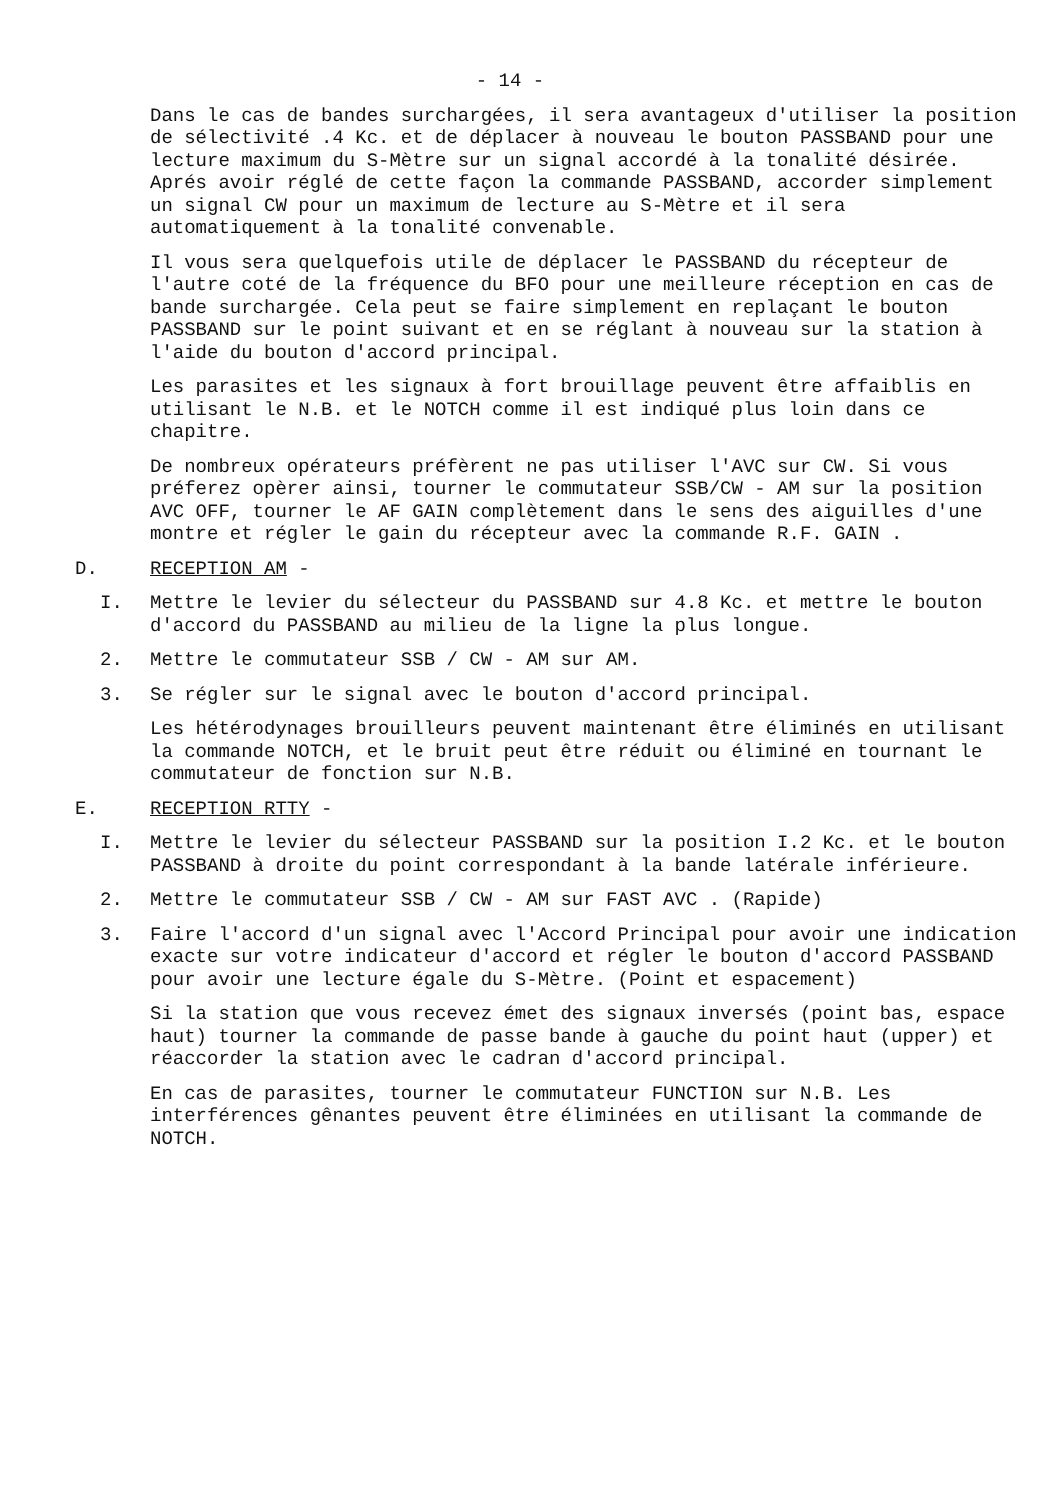- 14 -
Dans le cas de bandes surchargées, il sera avantageux d'utiliser la position de sélectivité .4 Kc. et de déplacer à nouveau le bouton PASSBAND pour une lecture maximum du S-Mètre sur un signal accordé à la tonalité désirée. Aprés avoir réglé de cette façon la commande PASSBAND, accorder simplement un signal CW pour un maximum de lecture au S-Mètre et il sera automatiquement à la tonalité convenable.
Il vous sera quelquefois utile de déplacer le PASSBAND du récepteur de l'autre coté de la fréquence du BFO pour une meilleure réception en cas de bande surchargée. Cela peut se faire simplement en replaçant le bouton PASSBAND sur le point suivant et en se réglant à nouveau sur la station à l'aide du bouton d'accord principal.
Les parasites et les signaux à fort brouillage peuvent être affaiblis en utilisant le N.B. et le NOTCH comme il est indiqué plus loin dans ce chapitre.
De nombreux opérateurs préfèrent ne pas utiliser l'AVC sur CW. Si vous préferez opèrer ainsi, tourner le commutateur SSB/CW - AM sur la position AVC OFF, tourner le AF GAIN complètement dans le sens des aiguilles d'une montre et régler le gain du récepteur avec la commande R.F. GAIN .
D. RECEPTION AM -
I. Mettre le levier du sélecteur du PASSBAND sur 4.8 Kc. et mettre le bouton d'accord du PASSBAND au milieu de la ligne la plus longue.
2. Mettre le commutateur SSB / CW - AM sur AM.
3. Se régler sur le signal avec le bouton d'accord principal.
Les hétérodynages brouilleurs peuvent maintenant être éliminés en utilisant la commande NOTCH, et le bruit peut être réduit ou éliminé en tournant le commutateur de fonction sur N.B.
E. RECEPTION RTTY -
I. Mettre le levier du sélecteur PASSBAND sur la position I.2 Kc. et le bouton PASSBAND à droite du point correspondant à la bande latérale inférieure.
2. Mettre le commutateur SSB / CW - AM sur FAST AVC . (Rapide)
3. Faire l'accord d'un signal avec l'Accord Principal pour avoir une indication exacte sur votre indicateur d'accord et régler le bouton d'accord PASSBAND pour avoir une lecture égale du S-Mètre. (Point et espacement)
Si la station que vous recevez émet des signaux inversés (point bas, espace haut) tourner la commande de passe bande à gauche du point haut (upper) et réaccorder la station avec le cadran d'accord principal.
En cas de parasites, tourner le commutateur FUNCTION sur N.B. Les interférences gênantes peuvent être éliminées en utilisant la commande de NOTCH.